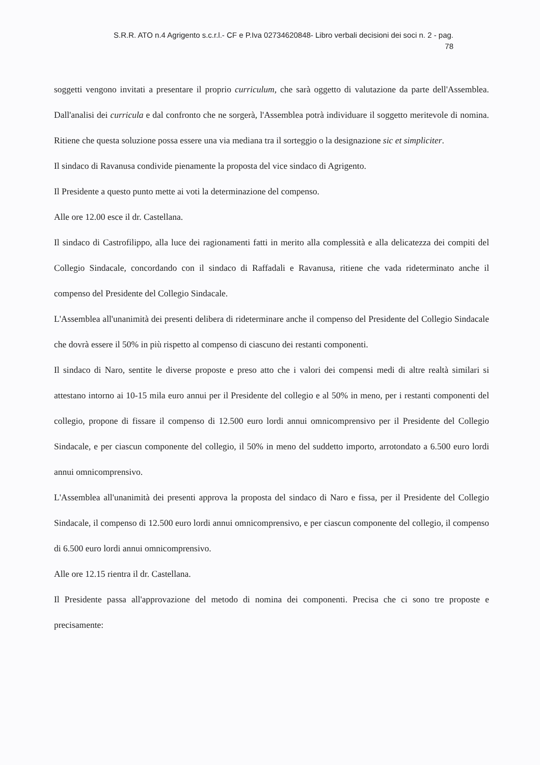S.R.R. ATO n.4 Agrigento s.c.r.l.- CF e P.Iva 02734620848- Libro verbali decisioni dei soci n. 2 - pag.
78
soggetti vengono invitati a presentare il proprio curriculum, che sarà oggetto di valutazione da parte dell'Assemblea. Dall'analisi dei curricula e dal confronto che ne sorgerà, l'Assemblea potrà individuare il soggetto meritevole di nomina. Ritiene che questa soluzione possa essere una via mediana tra il sorteggio o la designazione sic et simpliciter.
Il sindaco di Ravanusa condivide pienamente la proposta del vice sindaco di Agrigento.
Il Presidente a questo punto mette ai voti la determinazione del compenso.
Alle ore 12.00 esce il dr. Castellana.
Il sindaco di Castrofilippo, alla luce dei ragionamenti fatti in merito alla complessità e alla delicatezza dei compiti del Collegio Sindacale, concordando con il sindaco di Raffadali e Ravanusa, ritiene che vada rideterminato anche il compenso del Presidente del Collegio Sindacale.
L'Assemblea all'unanimità dei presenti delibera di rideterminare anche il compenso del Presidente del Collegio Sindacale che dovrà essere il 50% in più rispetto al compenso di ciascuno dei restanti componenti.
Il sindaco di Naro, sentite le diverse proposte e preso atto che i valori dei compensi medi di altre realtà similari si attestano intorno ai 10-15 mila euro annui per il Presidente del collegio e al 50% in meno, per i restanti componenti del collegio, propone di fissare il compenso di 12.500 euro lordi annui omnicomprensivo per il Presidente del Collegio Sindacale, e per ciascun componente del collegio, il 50% in meno del suddetto importo, arrotondato a 6.500 euro lordi annui omnicomprensivo.
L'Assemblea all'unanimità dei presenti approva la proposta del sindaco di Naro e fissa, per il Presidente del Collegio Sindacale, il compenso di 12.500 euro lordi annui omnicomprensivo, e per ciascun componente del collegio, il compenso di 6.500 euro lordi annui omnicomprensivo.
Alle ore 12.15 rientra il dr. Castellana.
Il Presidente passa all'approvazione del metodo di nomina dei componenti. Precisa che ci sono tre proposte e precisamente: